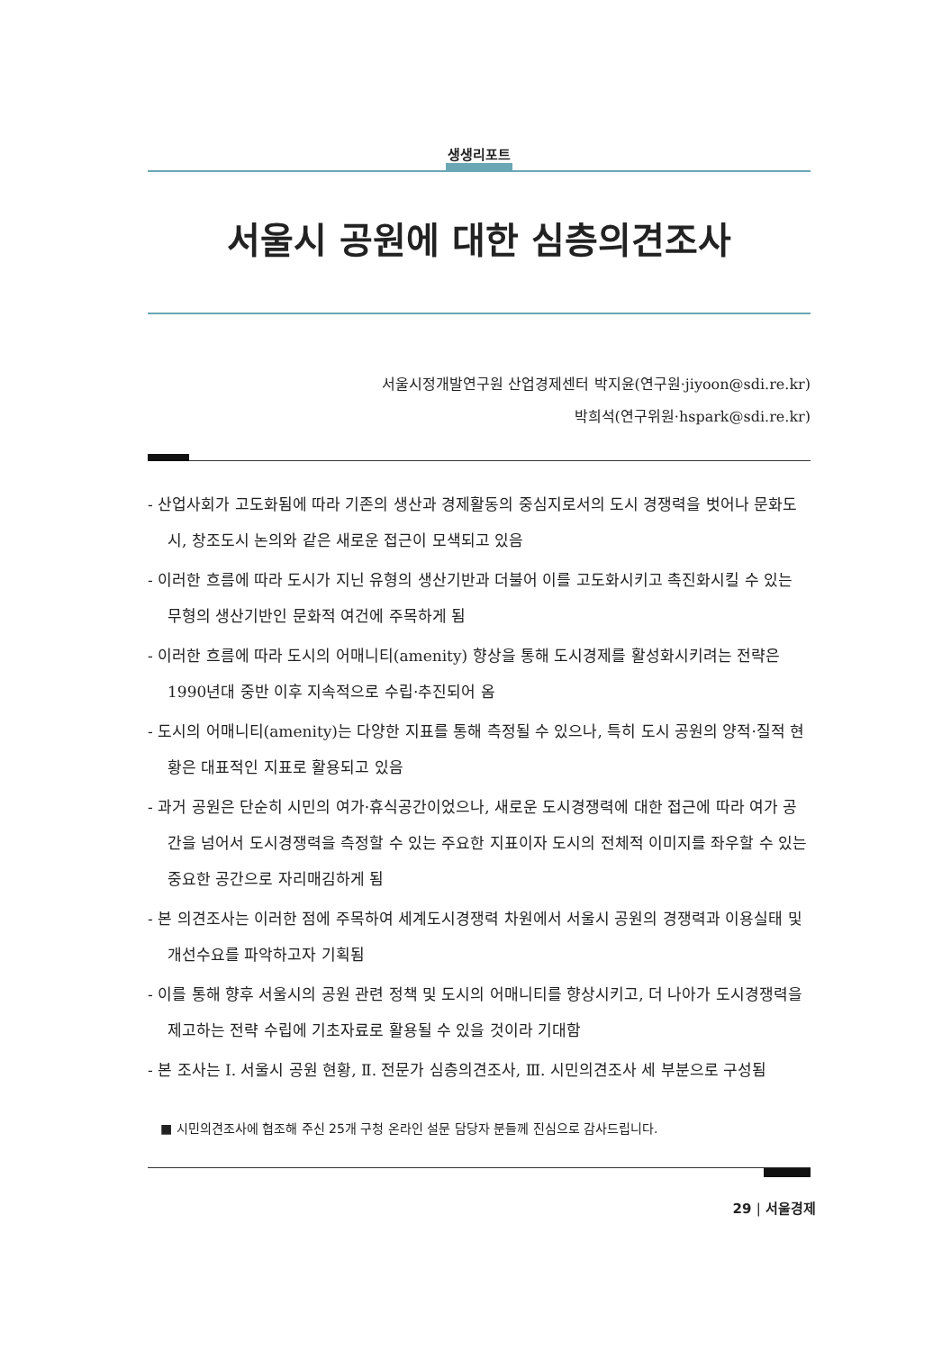생생리포트
서울시 공원에 대한 심층의견조사
서울시정개발연구원 산업경제센터 박지윤(연구원·jiyoon@sdi.re.kr)
박희석(연구위원·hspark@sdi.re.kr)
- 산업사회가 고도화됨에 따라 기존의 생산과 경제활동의 중심지로서의 도시 경쟁력을 벗어나 문화도시, 창조도시 논의와 같은 새로운 접근이 모색되고 있음
- 이러한 흐름에 따라 도시가 지닌 유형의 생산기반과 더불어 이를 고도화시키고 촉진화시킬 수 있는 무형의 생산기반인 문화적 여건에 주목하게 됨
- 이러한 흐름에 따라 도시의 어매니티(amenity) 향상을 통해 도시경제를 활성화시키려는 전략은 1990년대 중반 이후 지속적으로 수립·추진되어 옴
- 도시의 어매니티(amenity)는 다양한 지표를 통해 측정될 수 있으나, 특히 도시 공원의 양적·질적 현황은 대표적인 지표로 활용되고 있음
- 과거 공원은 단순히 시민의 여가·휴식공간이었으나, 새로운 도시경쟁력에 대한 접근에 따라 여가 공간을 넘어서 도시경쟁력을 측정할 수 있는 주요한 지표이자 도시의 전체적 이미지를 좌우할 수 있는 중요한 공간으로 자리매김하게 됨
- 본 의견조사는 이러한 점에 주목하여 세계도시경쟁력 차원에서 서울시 공원의 경쟁력과 이용실태 및 개선수요를 파악하고자 기획됨
- 이를 통해 향후 서울시의 공원 관련 정책 및 도시의 어매니티를 향상시키고, 더 나아가 도시경쟁력을 제고하는 전략 수립에 기초자료로 활용될 수 있을 것이라 기대함
- 본 조사는 Ⅰ. 서울시 공원 현황, Ⅱ. 전문가 심층의견조사, Ⅲ. 시민의견조사 세 부분으로 구성됨
■ 시민의견조사에 협조해 주신 25개 구청 온라인 설문 담당자 분들께 진심으로 감사드립니다.
29 | 서울경제